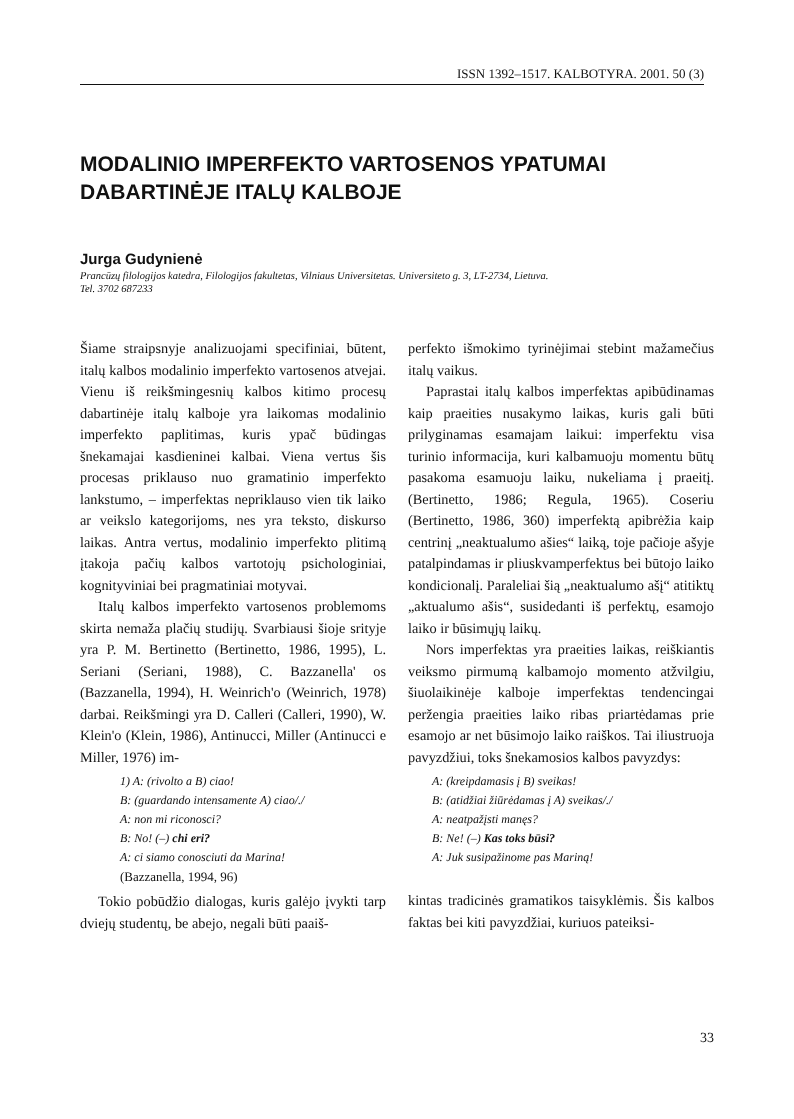ISSN 1392–1517. KALBOTYRA. 2001. 50 (3)
MODALINIO IMPERFEKTO VARTOSENOS YPATUMAI DABARTINĖJE ITALŲ KALBOJE
Jurga Gudynienė
Prancūzų filologijos katedra, Filologijos fakultetas, Vilniaus Universitetas. Universiteto g. 3, LT-2734, Lietuva.
Tel. 3702 687233
Šiame straipsnyje analizuojami specifiniai, būtent, italų kalbos modalinio imperfekto vartosenos atvejai. Vienu iš reikšmingesnių kalbos kitimo procesų dabartinėje italų kalboje yra laikomas modalinio imperfekto paplitimas, kuris ypač būdingas šnekamajai kasdieninei kalbai. Viena vertus šis procesas priklauso nuo gramatinio imperfekto lankstumo, – imperfektas nepriklauso vien tik laiko ar veikslo kategorijoms, nes yra teksto, diskurso laikas. Antra vertus, modalinio imperfekto plitimą įtakoja pačių kalbos vartotojų psichologiniai, kognityviniai bei pragmatiniai motyvai.
Italų kalbos imperfekto vartosenos problemoms skirta nemaža plačių studijų. Svarbiausi šioje srityje yra P. M. Bertinetto (Bertinetto, 1986, 1995), L. Seriani (Seriani, 1988), C. Bazzanella' os (Bazzanella, 1994), H. Weinrich'o (Weinrich, 1978) darbai. Reikšmingi yra D. Calleri (Calleri, 1990), W. Klein'o (Klein, 1986), Antinucci, Miller (Antinucci e Miller, 1976) im-
1) A: (rivolto a B) ciao!
B: (guardando intensamente A) ciao/./
A: non mi riconosci?
B: No! (–) chi eri?
A: ci siamo conosciuti da Marina!
(Bazzanella, 1994, 96)
Tokio pobūdžio dialogas, kuris galėjo įvykti tarp dviejų studentų, be abejo, negali būti paaiš-
perfekto išmokimo tyrinėjimai stebint mažamečius italų vaikus.
Paprastai italų kalbos imperfektas apibūdinamas kaip praeities nusakymo laikas, kuris gali būti prilyginamas esamajam laikui: imperfektu visa turinio informacija, kuri kalbamuoju momentu būtų pasakoma esamuoju laiku, nukeliama į praeitį. (Bertinetto, 1986; Regula, 1965). Coseriu (Bertinetto, 1986, 360) imperfektą apibrėžia kaip centrinį „neaktualumo ašies“ laiką, toje pačioje ašyje patalpindamas ir pliuskvamperfektus bei būtojo laiko kondicionalį. Paraleliai šią „neaktualumo ašį“ atitiktų „aktualumo ašis“, susidedanti iš perfektų, esamojo laiko ir būsimųjų laikų.
Nors imperfektas yra praeities laikas, reiškiantis veiksmo pirmumą kalbamojo momento atžvilgiu, šiuolaikinėje kalboje imperfektas tendencingai peržengia praeities laiko ribas priartėdamas prie esamojo ar net būsimojo laiko raiškos. Tai iliustruoja pavyzdžiui, toks šnekamosios kalbos pavyzdys:
A: (kreipdamasis į B) sveikas!
B: (atidžiai žiūrėdamas į A) sveikas/./
A: neatpažįsti manęs?
B: Ne! (–) Kas toks būsi?
A: Juk susipažinome pas Mariną!
kintas tradicinės gramatikos taisyklėmis. Šis kalbos faktas bei kiti pavyzdžiai, kuriuos pateiksi-
33